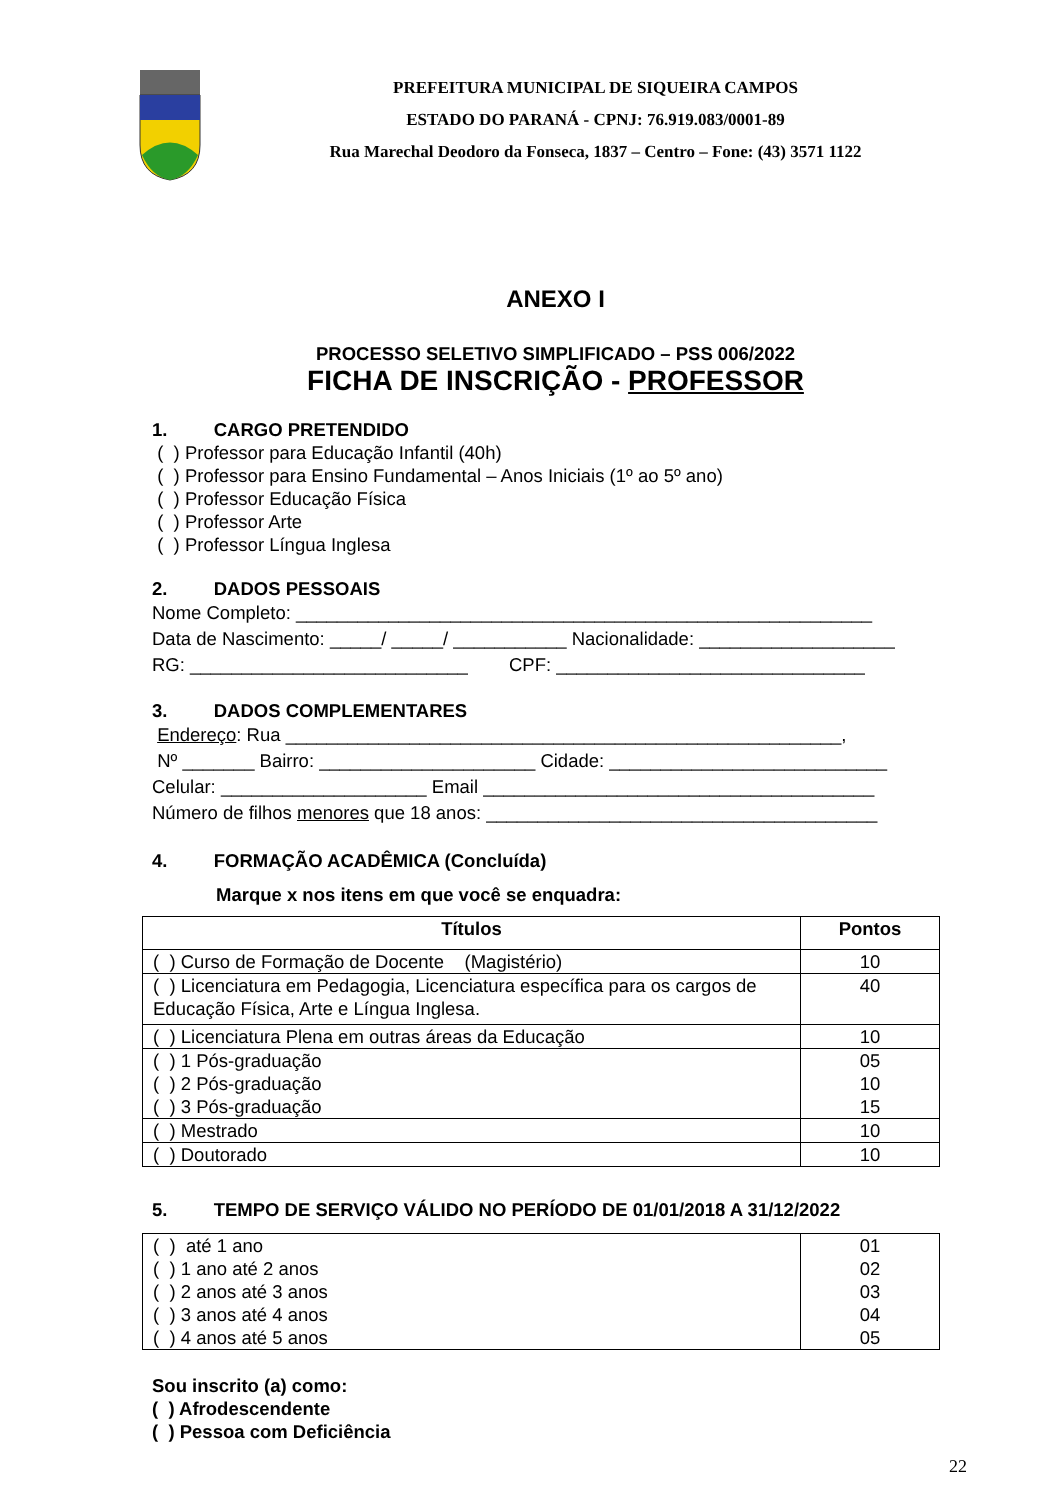PREFEITURA MUNICIPAL DE SIQUEIRA CAMPOS
ESTADO DO PARANÁ - CPNJ: 76.919.083/0001-89
Rua Marechal Deodoro da Fonseca, 1837 – Centro – Fone: (43) 3571 1122
ANEXO I
PROCESSO SELETIVO SIMPLIFICADO – PSS 006/2022
FICHA DE INSCRIÇÃO - PROFESSOR
1. CARGO PRETENDIDO
( ) Professor para Educação Infantil (40h)
( ) Professor para Ensino Fundamental – Anos Iniciais (1º ao 5º ano)
( ) Professor Educação Física
( ) Professor Arte
( ) Professor Língua Inglesa
2. DADOS PESSOAIS
Nome Completo: ________________________________________________________
Data de Nascimento: _____/ _____/ ___________ Nacionalidade: ___________________
RG: ___________________________ CPF: ______________________________
3. DADOS COMPLEMENTARES
Endereço: Rua ______________________________________________________,
Nº _______ Bairro: _____________________ Cidade: ___________________________
Celular: ____________________ Email ______________________________________
Número de filhos menores que 18 anos: ______________________________________
4. FORMAÇÃO ACADÊMICA (Concluída)
Marque x nos itens em que você se enquadra:
| Títulos | Pontos |
| --- | --- |
| ( ) Curso de Formação de Docente (Magistério) | 10 |
| ( ) Licenciatura em Pedagogia, Licenciatura específica para os cargos de Educação Física, Arte e Língua Inglesa. | 40 |
| ( ) Licenciatura Plena em outras áreas da Educação | 10 |
| ( ) 1 Pós-graduação ( ) 2 Pós-graduação ( ) 3 Pós-graduação | 05 10 15 |
| ( ) Mestrado | 10 |
| ( ) Doutorado | 10 |
5. TEMPO DE SERVIÇO VÁLIDO NO PERÍODO DE 01/01/2018 A 31/12/2022
| ( ) até 1 ano ( ) 1 ano até 2 anos ( ) 2 anos até 3 anos ( ) 3 anos até 4 anos ( ) 4 anos até 5 anos | 01 02 03 04 05 |
Sou inscrito (a) como:
( ) Afrodescendente
( ) Pessoa com Deficiência
22